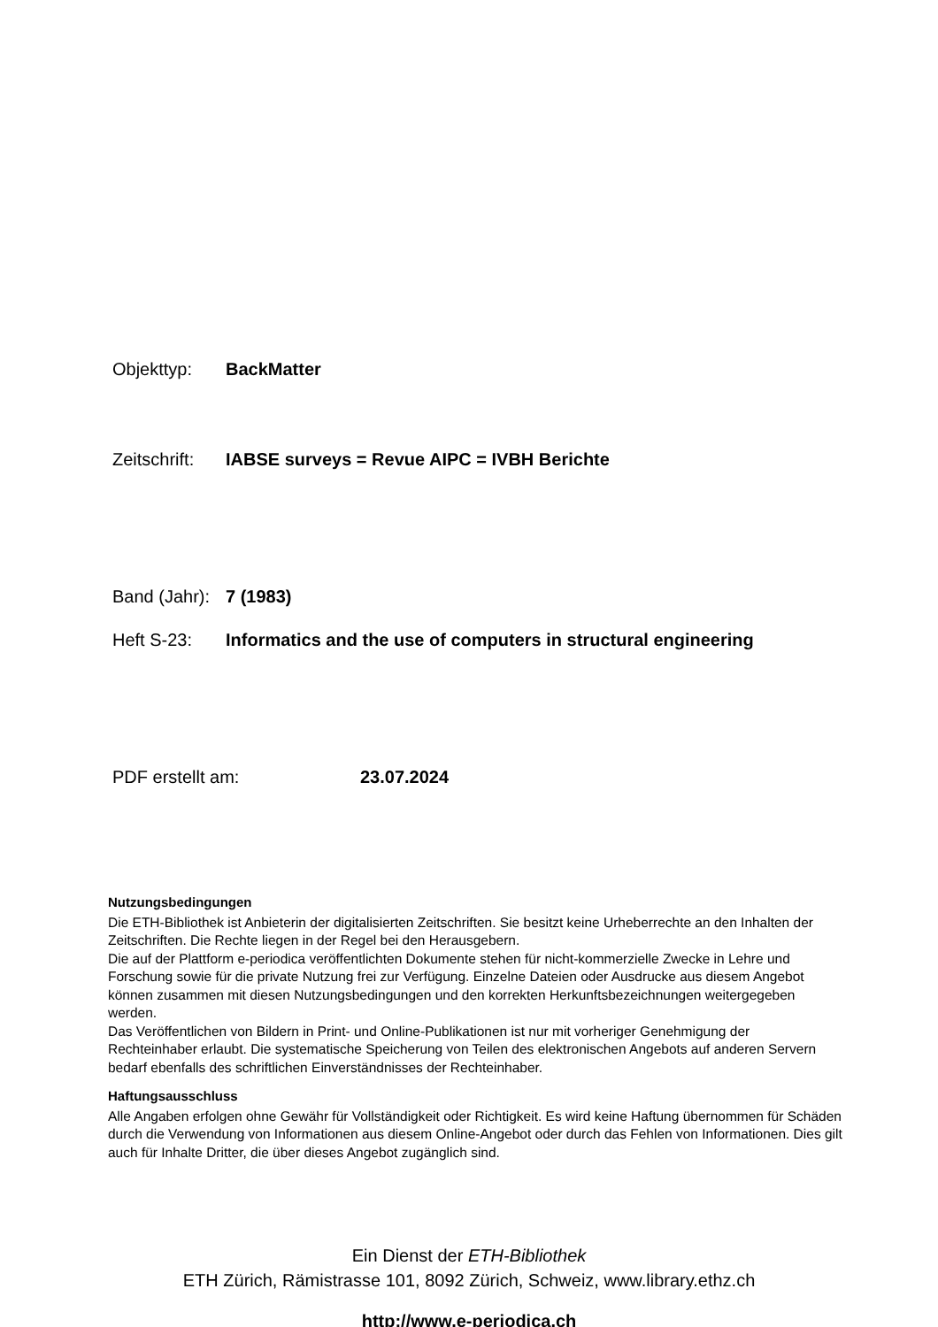Objekttyp: BackMatter
Zeitschrift: IABSE surveys = Revue AIPC = IVBH Berichte
Band (Jahr): 7 (1983)
Heft S-23: Informatics and the use of computers in structural engineering
PDF erstellt am: 23.07.2024
Nutzungsbedingungen
Die ETH-Bibliothek ist Anbieterin der digitalisierten Zeitschriften. Sie besitzt keine Urheberrechte an den Inhalten der Zeitschriften. Die Rechte liegen in der Regel bei den Herausgebern.
Die auf der Plattform e-periodica veröffentlichten Dokumente stehen für nicht-kommerzielle Zwecke in Lehre und Forschung sowie für die private Nutzung frei zur Verfügung. Einzelne Dateien oder Ausdrucke aus diesem Angebot können zusammen mit diesen Nutzungsbedingungen und den korrekten Herkunftsbezeichnungen weitergegeben werden.
Das Veröffentlichen von Bildern in Print- und Online-Publikationen ist nur mit vorheriger Genehmigung der Rechteinhaber erlaubt. Die systematische Speicherung von Teilen des elektronischen Angebots auf anderen Servern bedarf ebenfalls des schriftlichen Einverständnisses der Rechteinhaber.
Haftungsausschluss
Alle Angaben erfolgen ohne Gewähr für Vollständigkeit oder Richtigkeit. Es wird keine Haftung übernommen für Schäden durch die Verwendung von Informationen aus diesem Online-Angebot oder durch das Fehlen von Informationen. Dies gilt auch für Inhalte Dritter, die über dieses Angebot zugänglich sind.
Ein Dienst der ETH-Bibliothek
ETH Zürich, Rämistrasse 101, 8092 Zürich, Schweiz, www.library.ethz.ch
http://www.e-periodica.ch